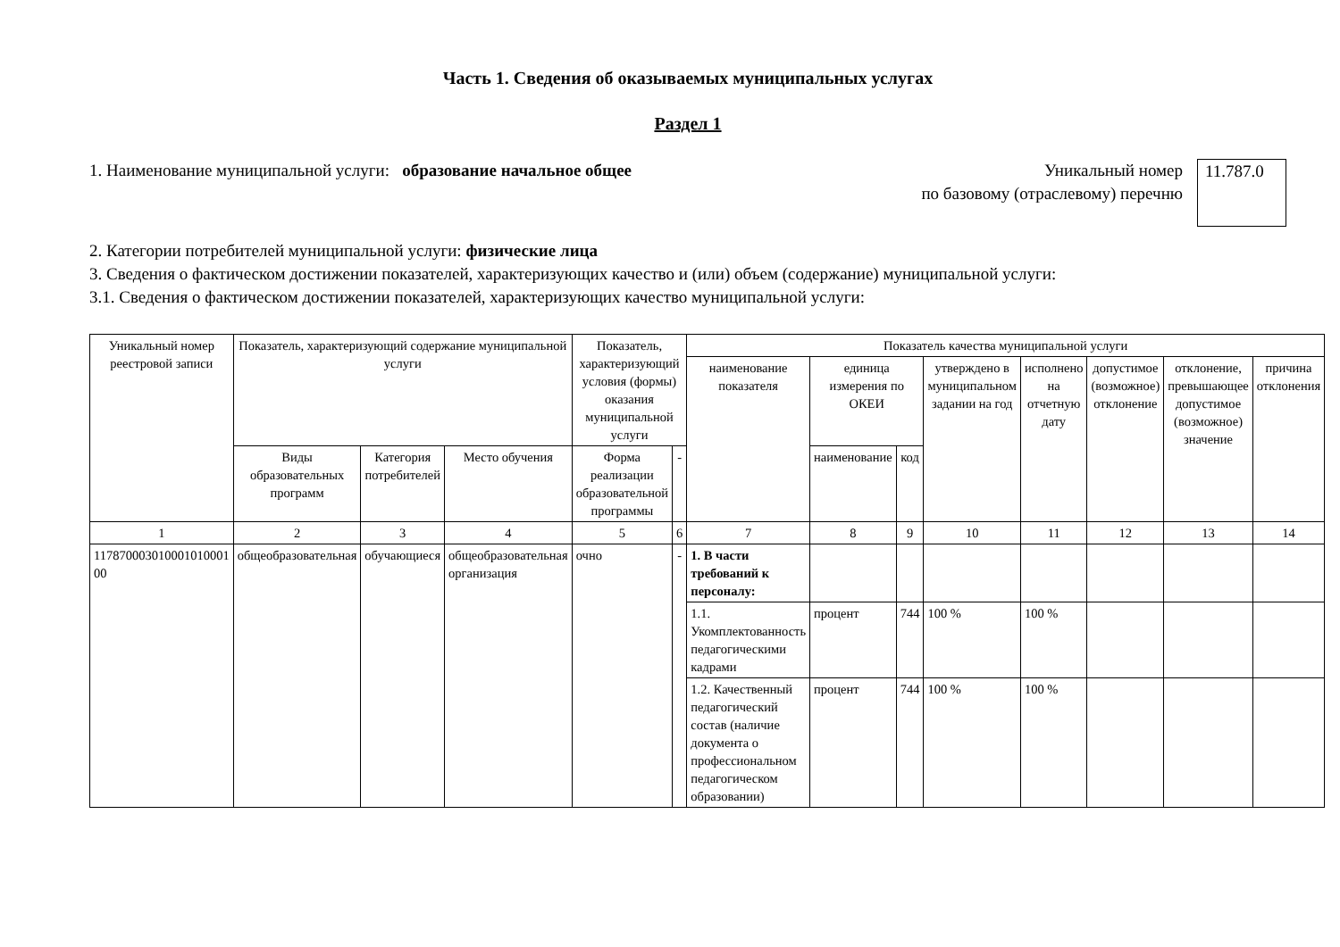Часть 1. Сведения об оказываемых муниципальных услугах
Раздел 1
1. Наименование муниципальной услуги: образование начальное общее
Уникальный номер
по базовому (отраслевому) перечню
11.787.0
2. Категории потребителей муниципальной услуги: физические лица
3. Сведения о фактическом достижении показателей, характеризующих качество и (или) объем (содержание) муниципальной услуги:
3.1. Сведения о фактическом достижении показателей, характеризующих качество муниципальной услуги:
| Уникальный номер реестровой записи | Показатель, характеризующий содержание муниципальной услуги | | | Показатель, характеризующий условия (формы) оказания муниципальной услуги | | Показатель качества муниципальной услуги | | | | | | | |
| --- | --- | --- | --- | --- | --- | --- | --- | --- | --- | --- | --- | --- | --- |
| | | | | | | наименование показателя | единица измерения по ОКЕИ | | утверждено в муниципальном задании на год | исполнено на отчетную дату | допустимое (возможное) отклонение | отклонение, превышающее допустимое (возможное) значение | причина отклонения |
| | Виды образовательных программ | Категория потребителей | Место обучения | Форма реализации образовательной программы | - | | наименование | код | | | | | |
| 1 | 2 | 3 | 4 | 5 | 6 | 7 | 8 | 9 | 10 | 11 | 12 | 13 | 14 |
| 117870003010001010001 00 | общеобразовательная | обучающиеся | общеобразовательная организация | очно | - | 1. В части требований к персоналу: | | | | | | | |
| | | | | | | 1.1. Укомплектованность педагогическими кадрами | процент | 744 | 100 % | 100 % | | | |
| | | | | | | 1.2. Качественный педагогический состав (наличие документа о профессиональном педагогическом образовании) | процент | 744 | 100 % | 100 % | | | |